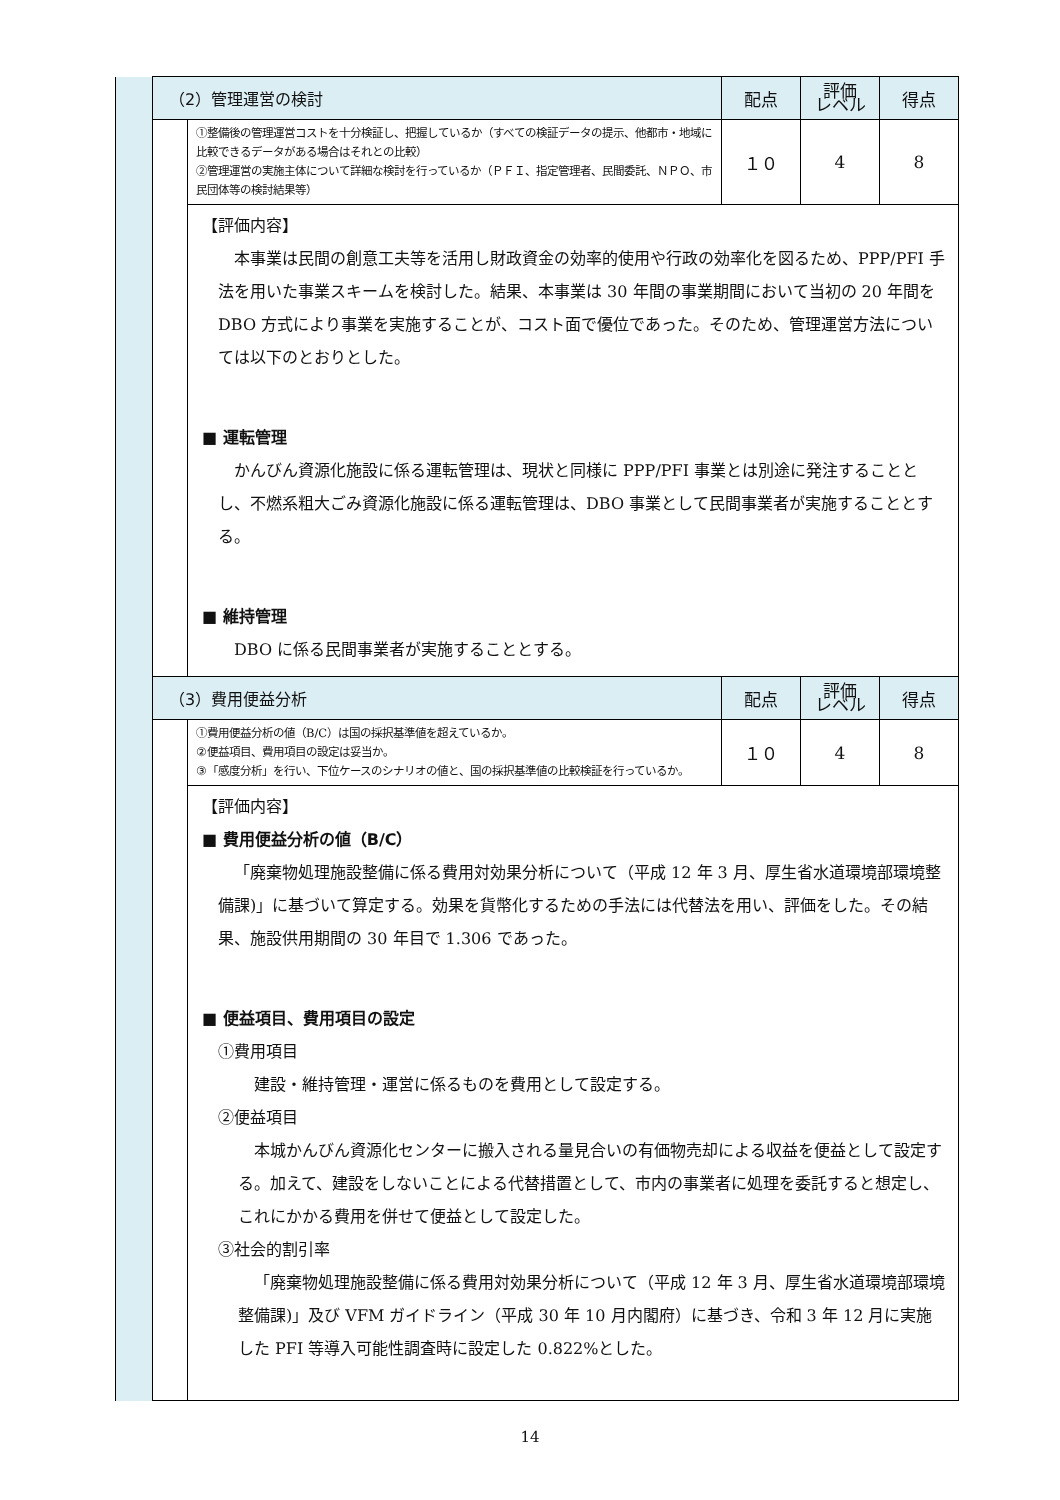| | （2）管理運営の検討 | | 配点 | 評価 レベル | 得点 |
| | | ①整備後の管理運営コストを十分検証し、把握しているか（すべての検証データの提示、他都市・地域に比較できるデータがある場合はそれとの比較） ②管理運営の実施主体について詳細な検討を行っているか（ＰＦＩ、指定管理者、民間委託、ＮＰＯ、市民団体等の検討結果等） | １０ | 4 | 8 |
| | | 【評価内容】 本事業は民間の創意工夫等を活用し財政資金の効率的使用や行政の効率化を図るため、PPP/PFI 手法を用いた事業スキームを検討した。結果、本事業は 30 年間の事業期間において当初の 20 年間を DBO 方式により事業を実施することが、コスト面で優位であった。そのため、管理運営方法については以下のとおりとした。 ■ 運転管理 かんびん資源化施設に係る運転管理は、現状と同様に PPP/PFI 事業とは別途に発注することとし、不燃系粗大ごみ資源化施設に係る運転管理は、DBO 事業として民間事業者が実施することとする。 ■ 維持管理 DBO に係る民間事業者が実施することとする。 | | | |
| | （3）費用便益分析 | | 配点 | 評価 レベル | 得点 |
| | | ①費用便益分析の値（B/C）は国の採択基準値を超えているか。 ②便益項目、費用項目の設定は妥当か。 ③「感度分析」を行い、下位ケースのシナリオの値と、国の採択基準値の比較検証を行っているか。 | １０ | 4 | 8 |
| | | 【評価内容】 ■ 費用便益分析の値（B/C） 「廃棄物処理施設整備に係る費用対効果分析について（平成 12 年 3 月、厚生省水道環境部環境整備課)」に基づいて算定する。効果を貨幣化するための手法には代替法を用い、評価をした。その結果、施設供用期間の 30 年目で 1.306 であった。 ■ 便益項目、費用項目の設定 ①費用項目 建設・維持管理・運営に係るものを費用として設定する。 ②便益項目 本城かんびん資源化センターに搬入される量見合いの有価物売却による収益を便益として設定する。加えて、建設をしないことによる代替措置として、市内の事業者に処理を委託すると想定し、これにかかる費用を併せて便益として設定した。 ③社会的割引率 「廃棄物処理施設整備に係る費用対効果分析について（平成 12 年 3 月、厚生省水道環境部環境整備課)」及び VFM ガイドライン（平成 30 年 10 月内閣府）に基づき、令和 3 年 12 月に実施した PFI 等導入可能性調査時に設定した 0.822%とした。 | | | |
14